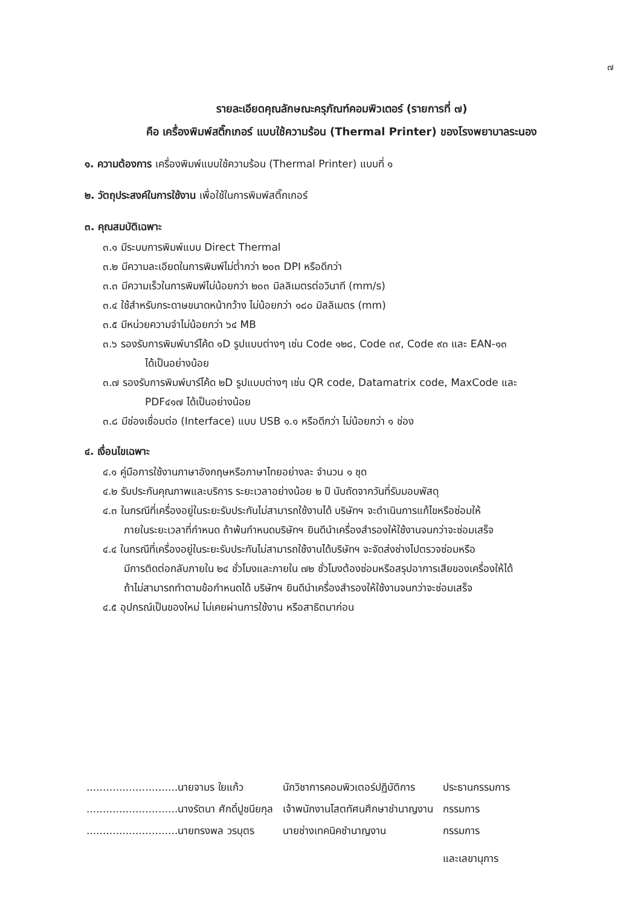๗
รายละเอียดคุณลักษณะครุภัณฑ์คอมพิวเตอร์ (รายการที่ ๗)
คือ เครื่องพิมพ์สติ๊กเกอร์ แบบใช้ความร้อน (Thermal Printer) ของโรงพยาบาลระนอง
๑. ความต้องการ เครื่องพิมพ์แบบใช้ความร้อน (Thermal Printer) แบบที่ ๑
๒. วัตถุประสงค์ในการใช้งาน เพื่อใช้ในการพิมพ์สติ๊กเกอร์
๓. คุณสมบัติเฉพาะ
๓.๑ มีระบบการพิมพ์แบบ Direct Thermal
๓.๒ มีความละเอียดในการพิมพ์ไม่ต่ำกว่า ๒๐๓ DPI หรือดีกว่า
๓.๓ มีความเร็วในการพิมพ์ไม่น้อยกว่า ๒๐๓ มิลลิเมตรต่อวินาที (mm/s)
๓.๔ ใช้สำหรับกระดาษขนาดหน้ากว้าง ไม่น้อยกว่า ๑๘๐ มิลลิเมตร (mm)
๓.๕ มีหน่วยความจำไม่น้อยกว่า ๖๔ MB
๓.๖ รองรับการพิมพ์บาร์โค้ด ๑D รูปแบบต่างๆ เช่น Code ๑๒๘, Code ๓๙, Code ๙๓ และ EAN-๑๓
ได้เป็นอย่างน้อย
๓.๗ รองรับการพิมพ์บาร์โค้ด ๒D รูปแบบต่างๆ เช่น QR code, Datamatrix code, MaxCode และ
PDF๔๑๗ ได้เป็นอย่างน้อย
๓.๘ มีช่องเชื่อมต่อ (Interface) แบบ USB ๑.๑ หรือดีกว่า ไม่น้อยกว่า ๑ ช่อง
๔. เงื่อนไขเฉพาะ
๔.๑ คู่มือการใช้งานภาษาอังกฤษหรือภาษาไทยอย่างละ จำนวน ๑ ชุด
๔.๒ รับประกันคุณภาพและบริการ ระยะเวลาอย่างน้อย ๒ ปี นับถัดจากวันที่รับมอบพัสดุ
๔.๓ ในกรณีที่เครื่องอยู่ในระยะรับประกันไม่สามารถใช้งานได้ บริษัทฯ จะดำเนินการแก้ไขหรือซ่อมให้
ภายในระยะเวลาที่กำหนด ถ้าพ้นกำหนดบริษัทฯ ยินดีนำเครื่องสำรองให้ใช้งานจนกว่าจะซ่อมเสร็จ
๔.๔ ในกรณีที่เครื่องอยู่ในระยะรับประกันไม่สามารถใช้งานได้บริษัทฯ จะจัดส่งช่างไปตรวจซ่อมหรือ
มีการติดต่อกลับภายใน ๒๔ ชั่วโมงและภายใน ๗๒ ชั่วโมงต้องซ่อมหรือสรุปอาการเสียของเครื่องให้ได้
ถ้าไม่สามารถทำตามข้อกำหนดได้ บริษัทฯ ยินดีนำเครื่องสำรองให้ใช้งานจนกว่าจะซ่อมเสร็จ
๔.๕ อุปกรณ์เป็นของใหม่ ไม่เคยผ่านการใช้งาน หรือสาธิตมาก่อน
| ............................นายจามร ใยแก้ว | นักวิชาการคอมพิวเตอร์ปฏิบัติการ | ประธานกรรมการ |
| ............................นางรัตนา ศักดิ์ปูชนียกุล | เจ้าพนักงานโสตทัศนศึกษาชำนาญงาน | กรรมการ |
| ............................นายทรงพล วรบุตร | นายช่างเทคนิคชำนาญงาน | กรรมการ และเลขานุการ |